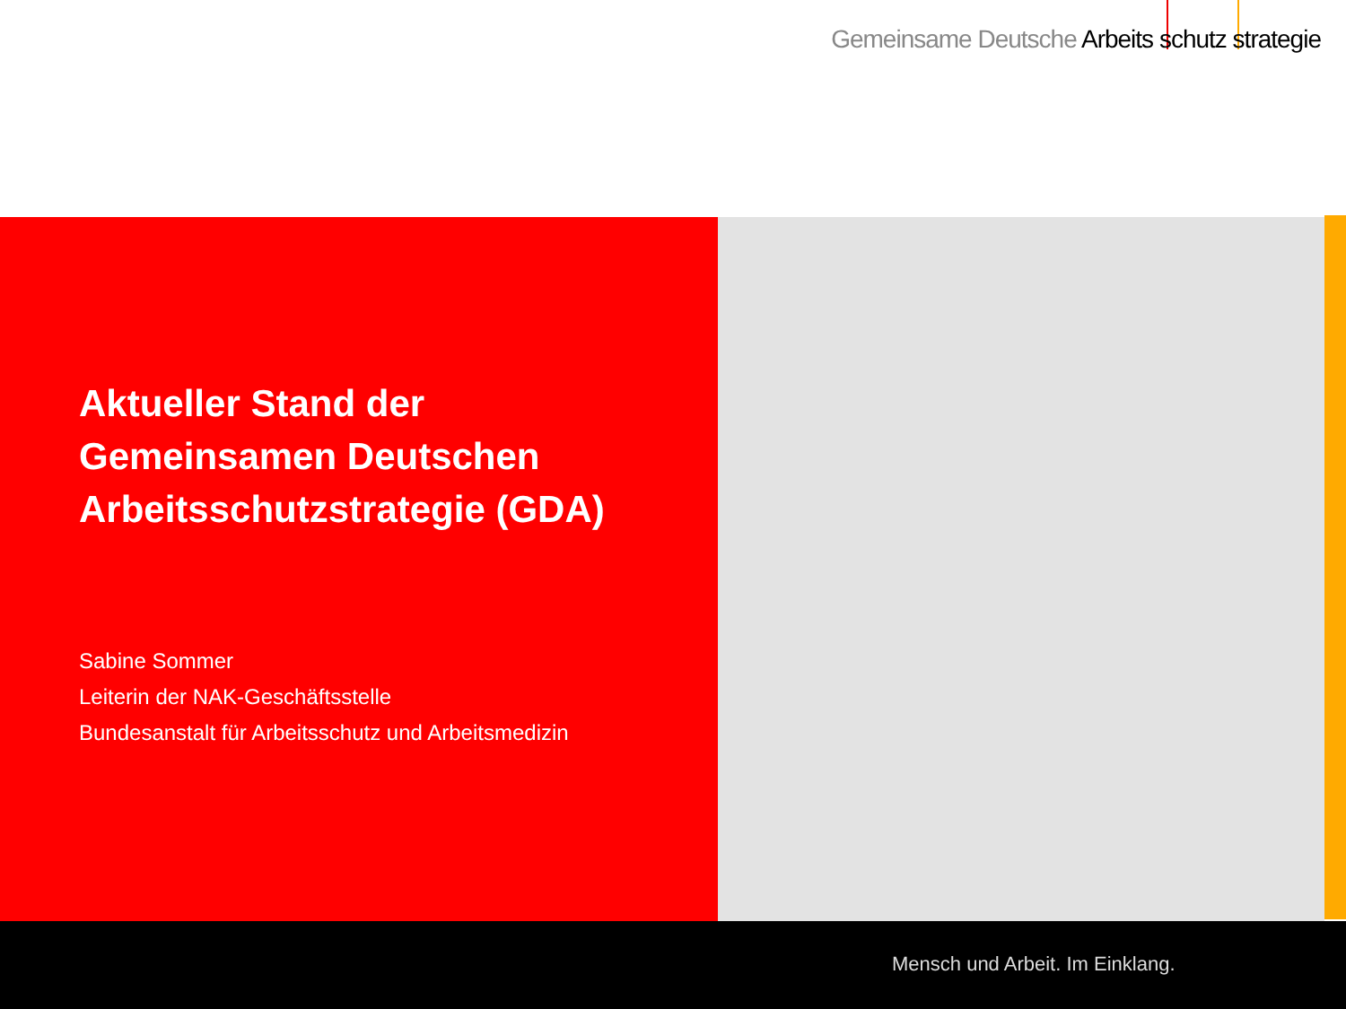Gemeinsame Deutsche Arbeits schutz strategie
Aktueller Stand der
Gemeinsamen Deutschen
Arbeitsschutzstrategie (GDA)
Sabine Sommer
Leiterin der NAK-Geschäftsstelle
Bundesanstalt für Arbeitsschutz und Arbeitsmedizin
Mensch und Arbeit. Im Einklang.